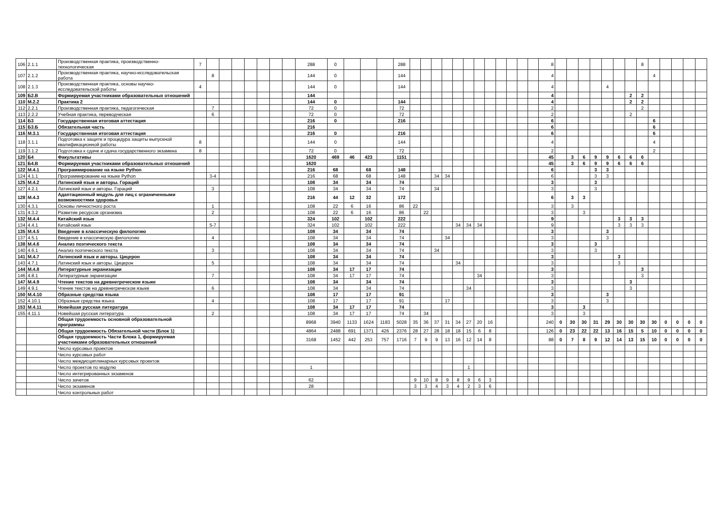| 106 | 2.1.1 | Производственная практика, производственно-технологическая | 7 | | | | | | | | 288 | 0 | | | | 288 | | | | | | | | | | | | | 8 | | | | | | | | 8 | | | | | |
| 107 | 2.1.2 | Производственная практика, научно-исследовательская работа | | 8 | | | | | | | 144 | 0 | | | | 144 | | | | | | | | | | | | | 4 | | | | | | | | | 4 | | | | |
| 108 | 2.1.3 | Производственная практика, основы научно-исследовательской работы | 4 | | | | | | | | 144 | 0 | | | | 144 | | | | | | | | | | | | | 4 | | | | | 4 | | | | | | | | |
| 109 | Б2.В | Формируемая участниками образовательных отношений | | | | | | | | | 144 | | | | | | | | | | | | | | | | | | 4 | | | | | | | 2 | 2 | | | | | |
| 110 | М.2.2 | Практика 2 | | | | | | | | | 144 | 0 | | | | 144 | | | | | | | | | | | | | 4 | | | | | | | 2 | 2 | | | | | |
| 112 | 2.2.1 | Производственная практика, педагогическая | | 7 | | | | | | | 72 | 0 | | | | 72 | | | | | | | | | | | | | 2 | | | | | | | | 2 | | | | | |
| 113 | 2.2.2 | Учебная практика, переводческая | | 6 | | | | | | | 72 | 0 | | | | 72 | | | | | | | | | | | | | 2 | | | | | | | 2 | | | | | | |
| 114 | Б3 | Государственная итоговая аттестация | | | | | | | | | 216 | 0 | | | | 216 | | | | | | | | | | | | | 6 | | | | | | | | | 6 | | | | |
| 115 | Б3.Б | Обязательная часть | | | | | | | | | 216 | | | | | | | | | | | | | | | | | | 6 | | | | | | | | | 6 | | | | |
| 116 | М.3.1 | Государственная итоговая аттестация | | | | | | | | | 216 | 0 | | | | 216 | | | | | | | | | | | | | 6 | | | | | | | | | 6 | | | | |
| 118 | 3.1.1 | Подготовка к защите и процедура защиты выпускной квалификационной работы | 8 | | | | | | | | 144 | 0 | | | | 144 | | | | | | | | | | | | | 4 | | | | | | | | | 4 | | | | |
| 119 | 3.1.2 | Подготовка к сдаче и сдача государственного экзамена | 8 | | | | | | | | 72 | 0 | | | | 72 | | | | | | | | | | | | | 2 | | | | | | | | | 2 | | | | |
| 120 | Б4 | Факультативы | | | | | | | | | 1620 | 469 | 46 | 423 | | 1151 | | | | | | | | | | | | | 45 | | 3 | 6 | 9 | 9 | 6 | 6 | 6 | | | | | |
| 121 | Б4.В | Формируемая участниками образовательных отношений | | | | | | | | | 1620 | | | | | | | | | | | | | | | | | | 45 | | 3 | 6 | 9 | 9 | 6 | 6 | 6 | | | | | |
| 122 | М.4.1 | Программирование на языке Python | | | | | | | | | 216 | 68 | | 68 | | 148 | | | | | | | | | | | | | 6 | | | | 3 | 3 | | | | | | | | |
| 124 | 4.1.1 | Программирование на языке Python | | 3-4 | | | | | | | 216 | 68 | | 68 | | 148 | | | 34 | 34 | | | | | | | | | 6 | | | | 3 | 3 | | | | | | | | |
| 125 | М.4.2 | Латинский язык и авторы. Гораций | | | | | | | | | 108 | 34 | | 34 | | 74 | | | | | | | | | | | | | 3 | | | | 3 | | | | | | | | | |
| 127 | 4.2.1 | Латинский язык и авторы. Гораций | | 3 | | | | | | | 108 | 34 | | 34 | | 74 | | | 34 | | | | | | | | | | 3 | | | | 3 | | | | | | | | | |
| 128 | М.4.3 | Адаптационный модуль для лиц с ограниченными возможностями здоровья | | | | | | | | | 216 | 44 | 12 | 32 | | 172 | | | | | | | | | | | | | 6 | | 3 | 3 | | | | | | | | | | |
| 130 | 4.3.1 | Основы личностного роста | | 1 | | | | | | | 108 | 22 | 6 | 16 | | 86 | 22 | | | | | | | | | | | | 3 | | 3 | | | | | | | | | | | |
| 131 | 4.3.2 | Развитие ресурсов организма | | 2 | | | | | | | 108 | 22 | 6 | 16 | | 86 | | 22 | | | | | | | | | | | 3 | | | 3 | | | | | | | | | | |
| 132 | М.4.4 | Китайский язык | | | | | | | | | 324 | 102 | | 102 | | 222 | | | | | | | | | | | | | 9 | | | | | | 3 | 3 | 3 | | | | | |
| 134 | 4.4.1 | Китайский язык | | 5-7 | | | | | | | 324 | 102 | | 102 | | 222 | | | | | 34 | 34 | 34 | | | | | | 9 | | | | | | 3 | 3 | 3 | | | | | |
| 135 | М.4.5 | Введение в классическую филологию | | | | | | | | | 108 | 34 | | 34 | | 74 | | | | | | | | | | | | | 3 | | | | | 3 | | | | | | | | |
| 137 | 4.5.1 | Введение в классическую филологию | | 4 | | | | | | | 108 | 34 | | 34 | | 74 | | | | 34 | | | | | | | | | 3 | | | | | 3 | | | | | | | | |
| 138 | М.4.6 | Анализ поэтического текста | | | | | | | | | 108 | 34 | | 34 | | 74 | | | | | | | | | | | | | 3 | | | | 3 | | | | | | | | | |
| 140 | 4.6.1 | Анализ поэтического текста | | 3 | | | | | | | 108 | 34 | | 34 | | 74 | | | 34 | | | | | | | | | | 3 | | | | 3 | | | | | | | | | |
| 141 | М.4.7 | Латинский язык и авторы. Цицерон | | | | | | | | | 108 | 34 | | 34 | | 74 | | | | | | | | | | | | | 3 | | | | | | 3 | | | | | | | |
| 143 | 4.7.1 | Латинский язык и авторы. Цицерон | | 5 | | | | | | | 108 | 34 | | 34 | | 74 | | | | | 34 | | | | | | | | 3 | | | | | | 3 | | | | | | | |
| 144 | М.4.8 | Литературные экранизации | | | | | | | | | 108 | 34 | 17 | 17 | | 74 | | | | | | | | | | | | | 3 | | | | | | | | 3 | | | | | |
| 146 | 4.8.1 | Литературные экранизации | | 7 | | | | | | | 108 | 34 | 17 | 17 | | 74 | | | | | | | 34 | | | | | | 3 | | | | | | | | 3 | | | | | |
| 147 | М.4.9 | Чтение текстов на древнегреческом языке | | | | | | | | | 108 | 34 | | 34 | | 74 | | | | | | | | | | | | | 3 | | | | | | | 3 | | | | | | |
| 149 | 4.9.1 | Чтение текстов на древнегреческом языке | | 6 | | | | | | | 108 | 34 | | 34 | | 74 | | | | | | 34 | | | | | | | 3 | | | | | | | 3 | | | | | | |
| 150 | М.4.10 | Образные средства языка | | | | | | | | | 108 | 17 | | 17 | | 91 | | | | | | | | | | | | | 3 | | | | | 3 | | | | | | | | |
| 152 | 4.10.1 | Образные средства языка | | 4 | | | | | | | 108 | 17 | | 17 | | 91 | | | | 17 | | | | | | | | | 3 | | | | | 3 | | | | | | | | |
| 153 | М.4.11 | Новейшая русская литература | | | | | | | | | 108 | 34 | 17 | 17 | | 74 | | | | | | | | | | | | | 3 | | | 3 | | | | | | | | | | |
| 155 | 4.11.1 | Новейшая русская литература | | 2 | | | | | | | 108 | 34 | 17 | 17 | | 74 | | 34 | | | | | | | | | | | 3 | | | 3 | | | | | | | | | | |
| | | Общая трудоемкость основной образовательной программы | | | | | | | | | 8968 | 3940 | 1133 | 1624 | 1183 | 5028 | 35 | 36 | 37 | 31 | 34 | 27 | 20 | 16 | | | | | 240 | 0 | 30 | 30 | 31 | 29 | 30 | 30 | 30 | 30 | 0 | 0 | 0 | 0 |
| | | Общая трудоемкость Обязательной части (Блок 1) | | | | | | | | | 4864 | 2488 | 691 | 1371 | 426 | 2376 | 28 | 27 | 28 | 18 | 18 | 15 | 6 | 8 | | | | | 126 | 0 | 23 | 22 | 22 | 13 | 16 | 15 | 5 | 10 | 0 | 0 | 0 | 0 |
| | | Общая трудоемкость Части Блока 1, формируемая участниками образовательных отношений | | | | | | | | | 3168 | 1452 | 442 | 253 | 757 | 1716 | 7 | 9 | 9 | 13 | 16 | 12 | 14 | 8 | | | | | 88 | 0 | 7 | 8 | 9 | 12 | 14 | 13 | 15 | 10 | 0 | 0 | 0 | 0 |
| | | Число курсовых проектов | | | | | | | | | | | | | | | | | | | | | | | | | | | | | | | | | | | | | | | | |
| | | Число курсовых работ | | | | | | | | | | | | | | | | | | | | | | | | | | | | | | | | | | | | | | | | |
| | | Число междисциплинарных курсовых проектов | | | | | | | | | | | | | | | | | | | | | | | | | | | | | | | | | | | | | | | | |
| | | Число проектов по модулю | | | | | | | | | 1 | | | | | | | | | | | 1 | | | | | | | | | | | | | | | | | | | | |
| | | Число интегрированных экзаменов | | | | | | | | | | | | | | | | | | | | | | | | | | | | | | | | | | | | | | | | |
| | | Число зачетов | | | | | | | | | 62 | | | | | | 9 | 10 | 8 | 9 | 8 | 9 | 6 | 3 | | | | | | | | | | | | | | | | | | |
| | | Число экзаменов | | | | | | | | | 28 | | | | | | 3 | 3 | 4 | 3 | 4 | 2 | 3 | 6 | | | | | | | | | | | | | | | | | | |
| | | Число контрольных работ | | | | | | | | | | | | | | | | | | | | | | | | | | | | | | | | | | | | | | | | |